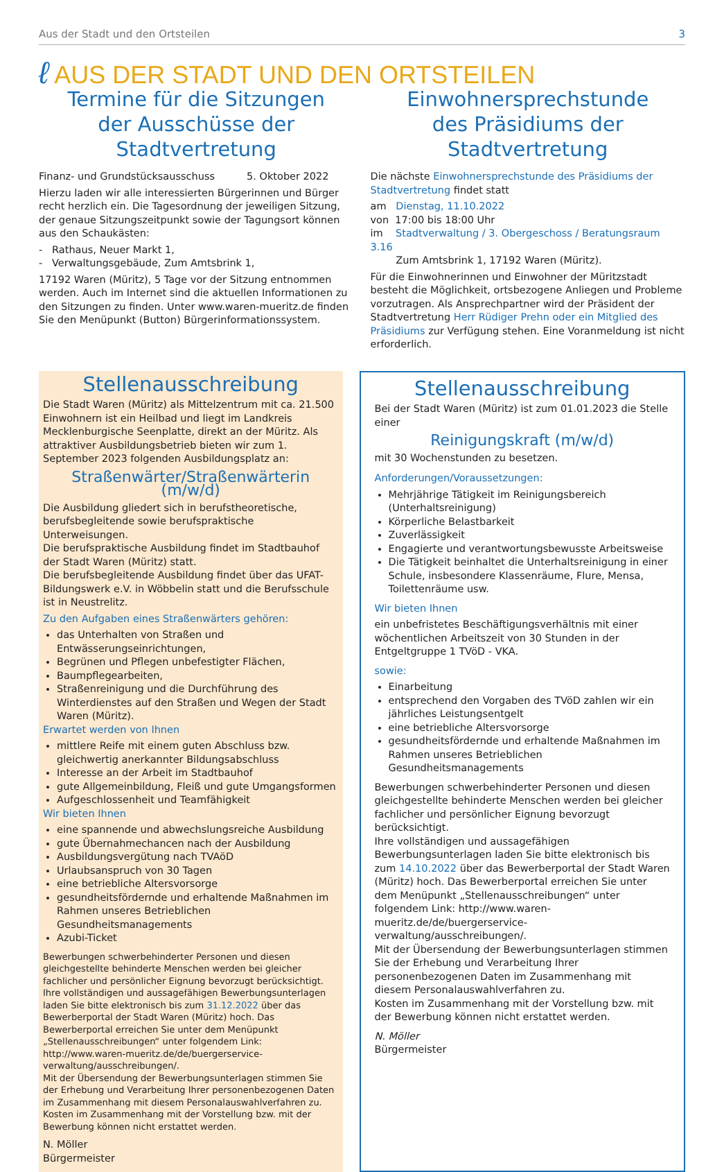Aus der Stadt und den Ortsteilen 3
ℓ AUS DER STADT UND DEN ORTSTEILEN
Termine für die Sitzungen
der Ausschüsse der Stadtvertretung
Finanz- und Grundstücksausschuss 5. Oktober 2022
Hierzu laden wir alle interessierten Bürgerinnen und Bürger recht herzlich ein. Die Tagesordnung der jeweiligen Sitzung, der genaue Sitzungszeitpunkt sowie der Tagungsort können aus den Schaukästen:
- Rathaus, Neuer Markt 1,
- Verwaltungsgebäude, Zum Amtsbrink 1,
17192 Waren (Müritz), 5 Tage vor der Sitzung entnommen werden. Auch im Internet sind die aktuellen Informationen zu den Sitzungen zu finden. Unter www.waren-mueritz.de finden Sie den Menüpunkt (Button) Bürgerinformationssystem.
Einwohnersprechstunde
des Präsidiums der Stadtvertretung
Die nächste Einwohnersprechstunde des Präsidiums der Stadtvertretung findet statt
am Dienstag, 11.10.2022
von 17:00 bis 18:00 Uhr
im Stadtverwaltung / 3. Obergeschoss / Beratungsraum 3.16
Zum Amtsbrink 1, 17192 Waren (Müritz).
Für die Einwohnerinnen und Einwohner der Müritzstadt besteht die Möglichkeit, ortsbezogene Anliegen und Probleme vorzutragen. Als Ansprechpartner wird der Präsident der Stadtvertretung Herr Rüdiger Prehn oder ein Mitglied des Präsidiums zur Verfügung stehen. Eine Voranmeldung ist nicht erforderlich.
Stellenausschreibung
Die Stadt Waren (Müritz) als Mittelzentrum mit ca. 21.500 Einwohnern ist ein Heilbad und liegt im Landkreis Mecklenburgische Seenplatte, direkt an der Müritz. Als attraktiver Ausbildungsbetrieb bieten wir zum 1. September 2023 folgenden Ausbildungsplatz an:
Straßenwärter/Straßenwärterin (m/w/d)
Die Ausbildung gliedert sich in berufstheoretische, berufsbegleitende sowie berufspraktische Unterweisungen.
Die berufspraktische Ausbildung findet im Stadtbauhof der Stadt Waren (Müritz) statt.
Die berufsbegleitende Ausbildung findet über das UFAT-Bildungswerk e.V. in Wöbbelin statt und die Berufsschule ist in Neustrelitz.
Zu den Aufgaben eines Straßenwärters gehören:
das Unterhalten von Straßen und Entwässerungseinrichtungen,
Begrünen und Pflegen unbefestigter Flächen,
Baumpflegearbeiten,
Straßenreinigung und die Durchführung des Winterdienstes auf den Straßen und Wegen der Stadt Waren (Müritz).
Erwartet werden von Ihnen
mittlere Reife mit einem guten Abschluss bzw. gleichwertig anerkannter Bildungsabschluss
Interesse an der Arbeit im Stadtbauhof
gute Allgemeinbildung, Fleiß und gute Umgangsformen
Aufgeschlossenheit und Teamfähigkeit
Wir bieten Ihnen
eine spannende und abwechslungsreiche Ausbildung
gute Übernahmechancen nach der Ausbildung
Ausbildungsvergütung nach TVAöD
Urlaubsanspruch von 30 Tagen
eine betriebliche Altersvorsorge
gesundheitsfördernde und erhaltende Maßnahmen im Rahmen unseres Betrieblichen Gesundheitsmanagements
Azubi-Ticket
Bewerbungen schwerbehinderter Personen und diesen gleichgestellte behinderte Menschen werden bei gleicher fachlicher und persönlicher Eignung bevorzugt berücksichtigt.
Ihre vollständigen und aussagefähigen Bewerbungsunterlagen laden Sie bitte elektronisch bis zum 31.12.2022 über das Bewerberportal der Stadt Waren (Müritz) hoch. Das Bewerberportal erreichen Sie unter dem Menüpunkt „Stellenausschreibungen“ unter folgendem Link: http://www.waren-mueritz.de/de/buergerservice-verwaltung/ausschreibungen/.
Mit der Übersendung der Bewerbungsunterlagen stimmen Sie der Erhebung und Verarbeitung Ihrer personenbezogenen Daten im Zusammenhang mit diesem Personalauswahlverfahren zu.
Kosten im Zusammenhang mit der Vorstellung bzw. mit der Bewerbung können nicht erstattet werden.
N. Möller
Bürgermeister
Stellenausschreibung
Bei der Stadt Waren (Müritz) ist zum 01.01.2023 die Stelle einer
Reinigungskraft (m/w/d)
mit 30 Wochenstunden zu besetzen.
Anforderungen/Voraussetzungen:
Mehrjährige Tätigkeit im Reinigungsbereich (Unterhaltsreinigung)
Körperliche Belastbarkeit
Zuverlässigkeit
Engagierte und verantwortungsbewusste Arbeitsweise
Die Tätigkeit beinhaltet die Unterhaltsreinigung in einer Schule, insbesondere Klassenräume, Flure, Mensa, Toilettenräume usw.
Wir bieten Ihnen
ein unbefristetes Beschäftigungsverhältnis mit einer wöchentlichen Arbeitszeit von 30 Stunden in der Entgeltgruppe 1 TVöD - VKA.
sowie:
Einarbeitung
entsprechend den Vorgaben des TVöD zahlen wir ein jährliches Leistungsentgelt
eine betriebliche Altersvorsorge
gesundheitsfördernde und erhaltende Maßnahmen im Rahmen unseres Betrieblichen Gesundheitsmanagements
Bewerbungen schwerbehinderter Personen und diesen gleichgestellte behinderte Menschen werden bei gleicher fachlicher und persönlicher Eignung bevorzugt berücksichtigt.
Ihre vollständigen und aussagefähigen Bewerbungsunterlagen laden Sie bitte elektronisch bis zum 14.10.2022 über das Bewerberportal der Stadt Waren (Müritz) hoch. Das Bewerberportal erreichen Sie unter dem Menüpunkt „Stellenausschreibungen“ unter folgendem Link: http://www.waren-mueritz.de/de/buergerservice-verwaltung/ausschreibungen/.
Mit der Übersendung der Bewerbungsunterlagen stimmen Sie der Erhebung und Verarbeitung Ihrer personenbezogenen Daten im Zusammenhang mit diesem Personalauswahlverfahren zu.
Kosten im Zusammenhang mit der Vorstellung bzw. mit der Bewerbung können nicht erstattet werden.
N. Möller
Bürgermeister